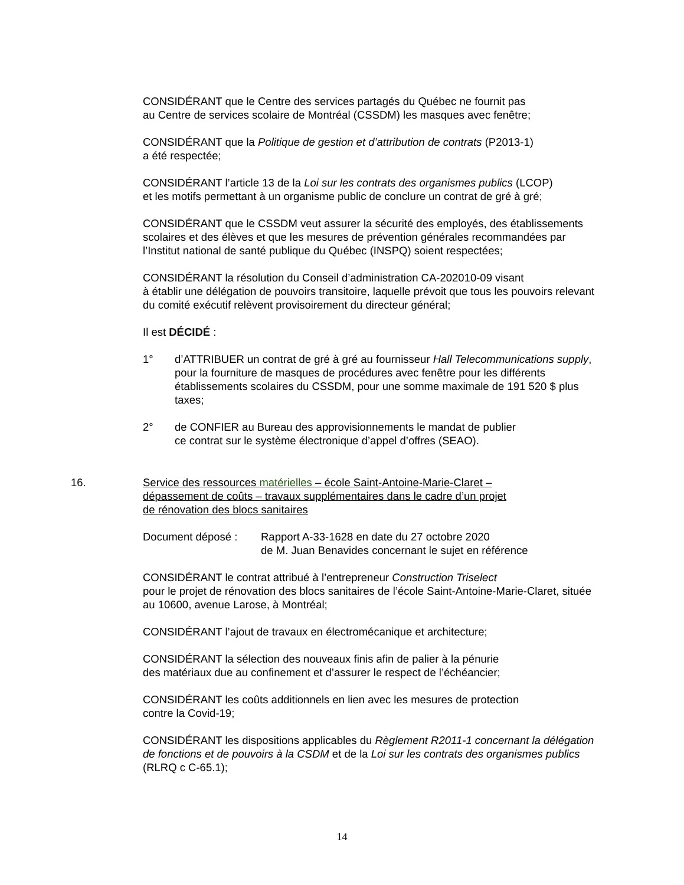CONSIDÉRANT que le Centre des services partagés du Québec ne fournit pas
au Centre de services scolaire de Montréal (CSSDM) les masques avec fenêtre;
CONSIDÉRANT que la Politique de gestion et d’attribution de contrats (P2013-1)
a été respectée;
CONSIDÉRANT l’article 13 de la Loi sur les contrats des organismes publics (LCOP)
et les motifs permettant à un organisme public de conclure un contrat de gré à gré;
CONSIDÉRANT que le CSSDM veut assurer la sécurité des employés, des établissements scolaires et des élèves et que les mesures de prévention générales recommandées par l’Institut national de santé publique du Québec (INSPQ) soient respectées;
CONSIDÉRANT la résolution du Conseil d’administration CA-202010-09 visant
à établir une délégation de pouvoirs transitoire, laquelle prévoit que tous les pouvoirs relevant du comité exécutif relèvent provisoirement du directeur général;
Il est DÉCIDÉ :
1° d’ATTRIBUER un contrat de gré à gré au fournisseur Hall Telecommunications supply, pour la fourniture de masques de procédures avec fenêtre pour les différents établissements scolaires du CSSDM, pour une somme maximale de 191 520 $ plus taxes;
2° de CONFIER au Bureau des approvisionnements le mandat de publier
ce contrat sur le système électronique d’appel d’offres (SEAO).
16. Service des ressources matérielles – école Saint-Antoine-Marie-Claret –
dépassement de coûts – travaux supplémentaires dans le cadre d’un projet
de rénovation des blocs sanitaires
Document déposé : Rapport A-33-1628 en date du 27 octobre 2020
de M. Juan Benavides concernant le sujet en référence
CONSIDÉRANT le contrat attribué à l’entrepreneur Construction Triselect
pour le projet de rénovation des blocs sanitaires de l’école Saint-Antoine-Marie-Claret, située au 10600, avenue Larose, à Montréal;
CONSIDÉRANT l’ajout de travaux en électromécanique et architecture;
CONSIDÉRANT la sélection des nouveaux finis afin de palier à la pénurie
des matériaux due au confinement et d’assurer le respect de l’échéancier;
CONSIDÉRANT les coûts additionnels en lien avec les mesures de protection
contre la Covid-19;
CONSIDÉRANT les dispositions applicables du Règlement R2011-1 concernant la délégation de fonctions et de pouvoirs à la CSDM et de la Loi sur les contrats des organismes publics (RLRQ c C-65.1);
14